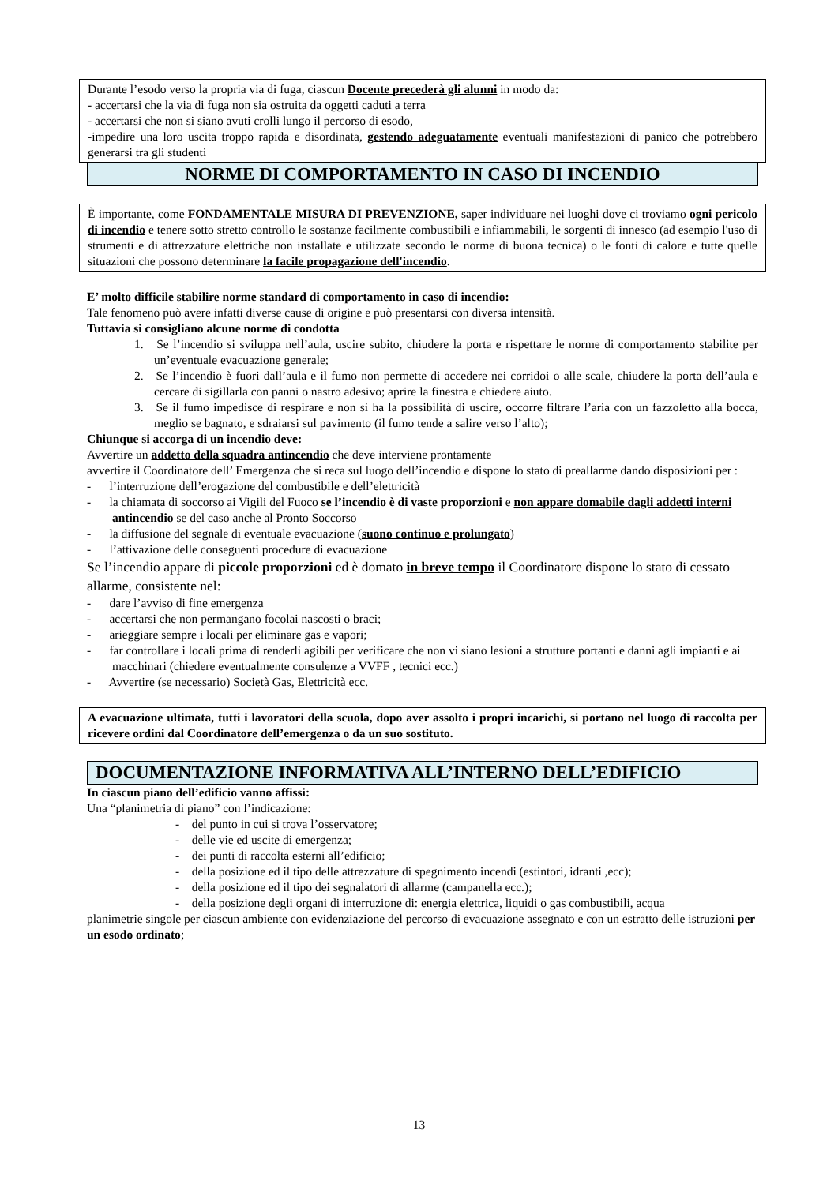Durante l’esodo verso la propria via di fuga, ciascun Docente precederà gli alunni in modo da:
- accertarsi che la via di fuga non sia ostruita da oggetti caduti a terra
- accertarsi che non si siano avuti crolli lungo il percorso di esodo,
-impedire una loro uscita troppo rapida e disordinata, gestendo adeguatamente eventuali manifestazioni di panico che potrebbero generarsi tra gli studenti
NORME DI COMPORTAMENTO IN CASO DI INCENDIO
È importante, come FONDAMENTALE MISURA DI PREVENZIONE, saper individuare nei luoghi dove ci troviamo ogni pericolo di incendio e tenere sotto stretto controllo le sostanze facilmente combustibili e infiammabili, le sorgenti di innesco (ad esempio l'uso di strumenti e di attrezzature elettriche non installate e utilizzate secondo le norme di buona tecnica) o le fonti di calore e tutte quelle situazioni che possono determinare la facile propagazione dell'incendio.
E’ molto difficile stabilire norme standard di comportamento in caso di incendio:
Tale fenomeno può avere infatti diverse cause di origine e può presentarsi con diversa intensità.
Tuttavia si consigliano alcune norme di condotta
1. Se l’incendio si sviluppa nell’aula, uscire subito, chiudere la porta e rispettare le norme di comportamento stabilite per un’eventuale evacuazione generale;
2. Se l’incendio è fuori dall’aula e il fumo non permette di accedere nei corridoi o alle scale, chiudere la porta dell’aula e cercare di sigillarla con panni o nastro adesivo; aprire la finestra e chiedere aiuto.
3. Se il fumo impedisce di respirare e non si ha la possibilità di uscire, occorre filtrare l’aria con un fazzoletto alla bocca, meglio se bagnato, e sdraiarsi sul pavimento (il fumo tende a salire verso l’alto);
Chiunque si accorga di un incendio deve:
Avvertire un addetto della squadra antincendio che deve interviene prontamente
avvertire il Coordinatore dell’ Emergenza che si reca sul luogo dell’incendio e dispone lo stato di preallarme dando disposizioni per :
- l’interruzione dell’erogazione del combustibile e dell’elettricità
- la chiamata di soccorso ai Vigili del Fuoco se l’incendio è di vaste proporzioni e non appare domabile dagli addetti interni antincendio se del caso anche al Pronto Soccorso
- la diffusione del segnale di eventuale evacuazione (suono continuo e prolungato)
- l’attivazione delle conseguenti procedure di evacuazione
Se l’incendio appare di piccole proporzioni ed è domato in breve tempo il Coordinatore dispone lo stato di cessato allarme, consistente nel:
- dare l’avviso di fine emergenza
- accertarsi che non permangano focolai nascosti o braci;
- arieggiare sempre i locali per eliminare gas e vapori;
- far controllare i locali prima di renderli agibili per verificare che non vi siano lesioni a strutture portanti e danni agli impianti e ai macchinari (chiedere eventualmente consulenze a VVFF , tecnici ecc.)
- Avvertire (se necessario) Società Gas, Elettricità ecc.
A evacuazione ultimata, tutti i lavoratori della scuola, dopo aver assolto i propri incarichi, si portano nel luogo di raccolta per ricevere ordini dal Coordinatore dell’emergenza o da un suo sostituto.
DOCUMENTAZIONE INFORMATIVA ALL’INTERNO DELL’EDIFICIO
In ciascun piano dell’edificio vanno affissi:
Una “planimetria di piano” con l’indicazione:
- del punto in cui si trova l’osservatore;
- delle vie ed uscite di emergenza;
- dei punti di raccolta esterni all’edificio;
- della posizione ed il tipo delle attrezzature di spegnimento incendi (estintori, idranti ,ecc);
- della posizione ed il tipo dei segnalatori di allarme (campanella ecc.);
- della posizione degli organi di interruzione di: energia elettrica, liquidi o gas combustibili, acqua
planimetrie singole per ciascun ambiente con evidenziazione del percorso di evacuazione assegnato e con un estratto delle istruzioni per un esodo ordinato;
13